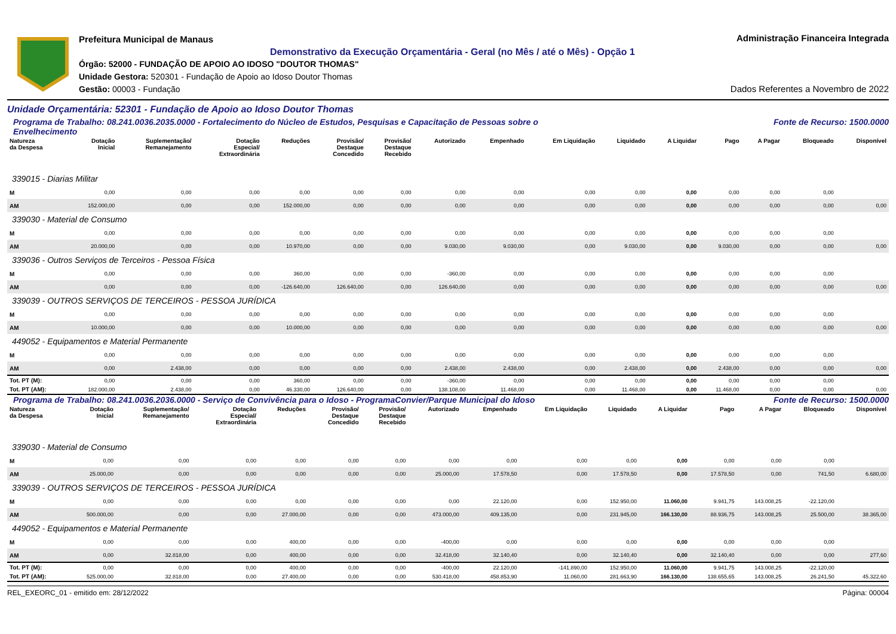Prefeitura Municipal de Manaus
Demonstrativo da Execução Orçamentária - Geral (no Mês / até o Mês) - Opção 1
Órgão: 52000 - FUNDAÇÃO DE APOIO AO IDOSO "DOUTOR THOMAS"
Unidade Gestora: 520301 - Fundação de Apoio ao Idoso Doutor Thomas
Gestão: 00003 - Fundação
Administração Financeira Integrada
Dados Referentes a Novembro de 2022
Unidade Orçamentária: 52301 - Fundação de Apoio ao Idoso Doutor Thomas
Programa de Trabalho: 08.241.0036.2035.0000 - Fortalecimento do Núcleo de Estudos, Pesquisas e Capacitação de Pessoas sobre o
Envelhecimento Fonte de Recurso: 1500.0000
| Natureza da Despesa | Dotação Inicial | Suplementação/ Remanejamento | Dotação Especial/ Extraordinária | Reduções | Provisão/ Destaque Concedido | Provisão/ Destaque Recebido | Autorizado | Empenhado | Em Liquidação | Liquidado | A Liquidar | Pago | A Pagar | Bloqueado | Disponível |
| --- | --- | --- | --- | --- | --- | --- | --- | --- | --- | --- | --- | --- | --- | --- | --- |
| 339015 - Diarias Militar | | | | | | | | | | | | | | | |
| M | 0,00 | 0,00 | 0,00 | 0,00 | 0,00 | 0,00 | 0,00 | 0,00 | 0,00 | 0,00 | 0,00 | 0,00 | 0,00 | 0,00 | |
| AM | 152.000,00 | 0,00 | 0,00 | 152.000,00 | 0,00 | 0,00 | 0,00 | 0,00 | 0,00 | 0,00 | 0,00 | 0,00 | 0,00 | 0,00 | 0,00 |
| 339030 - Material de Consumo | | | | | | | | | | | | | | | |
| M | 0,00 | 0,00 | 0,00 | 0,00 | 0,00 | 0,00 | 0,00 | 0,00 | 0,00 | 0,00 | 0,00 | 0,00 | 0,00 | 0,00 | |
| AM | 20.000,00 | 0,00 | 0,00 | 10.970,00 | 0,00 | 0,00 | 9.030,00 | 9.030,00 | 0,00 | 9.030,00 | 0,00 | 9.030,00 | 0,00 | 0,00 | 0,00 |
| 339036 - Outros Serviços de Terceiros - Pessoa Física | | | | | | | | | | | | | | | |
| M | 0,00 | 0,00 | 0,00 | 360,00 | 0,00 | 0,00 | -360,00 | 0,00 | 0,00 | 0,00 | 0,00 | 0,00 | 0,00 | 0,00 | |
| AM | 0,00 | 0,00 | 0,00 | -126.640,00 | 126.640,00 | 0,00 | 126.640,00 | 0,00 | 0,00 | 0,00 | 0,00 | 0,00 | 0,00 | 0,00 | 0,00 |
| 339039 - OUTROS SERVIÇOS DE TERCEIROS - PESSOA JURÍDICA | | | | | | | | | | | | | | | |
| M | 0,00 | 0,00 | 0,00 | 0,00 | 0,00 | 0,00 | 0,00 | 0,00 | 0,00 | 0,00 | 0,00 | 0,00 | 0,00 | 0,00 | |
| AM | 10.000,00 | 0,00 | 0,00 | 10.000,00 | 0,00 | 0,00 | 0,00 | 0,00 | 0,00 | 0,00 | 0,00 | 0,00 | 0,00 | 0,00 | 0,00 |
| 449052 - Equipamentos e Material Permanente | | | | | | | | | | | | | | | |
| M | 0,00 | 0,00 | 0,00 | 0,00 | 0,00 | 0,00 | 0,00 | 0,00 | 0,00 | 0,00 | 0,00 | 0,00 | 0,00 | 0,00 | |
| AM | 0,00 | 2.438,00 | 0,00 | 0,00 | 0,00 | 0,00 | 2.438,00 | 2.438,00 | 0,00 | 2.438,00 | 0,00 | 2.438,00 | 0,00 | 0,00 | 0,00 |
| Tot. PT (M): | 0,00 | 0,00 | 0,00 | 360,00 | 0,00 | 0,00 | -360,00 | 0,00 | 0,00 | 0,00 | 0,00 | 0,00 | 0,00 | 0,00 | |
| Tot. PT (AM): | 182.000,00 | 2.438,00 | 0,00 | 46.330,00 | 126.640,00 | 0,00 | 138.108,00 | 11.468,00 | 0,00 | 11.468,00 | 0,00 | 11.468,00 | 0,00 | 0,00 | 0,00 |
Programa de Trabalho: 08.241.0036.2036.0000 - Serviço de Convivência para o Idoso - ProgramaConvier/Parque Municipal do Idoso Fonte de Recurso: 1500.0000
| Natureza da Despesa | Dotação Inicial | Suplementação/ Remanejamento | Dotação Especial/ Extraordinária | Reduções | Provisão/ Destaque Concedido | Provisão/ Destaque Recebido | Autorizado | Empenhado | Em Liquidação | Liquidado | A Liquidar | Pago | A Pagar | Bloqueado | Disponível |
| --- | --- | --- | --- | --- | --- | --- | --- | --- | --- | --- | --- | --- | --- | --- | --- |
| 339030 - Material de Consumo | | | | | | | | | | | | | | | |
| M | 0,00 | 0,00 | 0,00 | 0,00 | 0,00 | 0,00 | 0,00 | 0,00 | 0,00 | 0,00 | 0,00 | 0,00 | 0,00 | 0,00 | |
| AM | 25.000,00 | 0,00 | 0,00 | 0,00 | 0,00 | 0,00 | 25.000,00 | 17.578,50 | 0,00 | 17.578,50 | 0,00 | 17.578,50 | 0,00 | 741,50 | 6.680,00 |
| 339039 - OUTROS SERVIÇOS DE TERCEIROS - PESSOA JURÍDICA | | | | | | | | | | | | | | | |
| M | 0,00 | 0,00 | 0,00 | 0,00 | 0,00 | 0,00 | 0,00 | 22.120,00 | 0,00 | 152.950,00 | 11.060,00 | 9.941,75 | 143.008,25 | -22.120,00 | |
| AM | 500.000,00 | 0,00 | 0,00 | 27.000,00 | 0,00 | 0,00 | 473.000,00 | 409.135,00 | 0,00 | 231.945,00 | 166.130,00 | 88.936,75 | 143.008,25 | 25.500,00 | 38.365,00 |
| 449052 - Equipamentos e Material Permanente | | | | | | | | | | | | | | | |
| M | 0,00 | 0,00 | 0,00 | 400,00 | 0,00 | 0,00 | -400,00 | 0,00 | 0,00 | 0,00 | 0,00 | 0,00 | 0,00 | 0,00 | |
| AM | 0,00 | 32.818,00 | 0,00 | 400,00 | 0,00 | 0,00 | 32.418,00 | 32.140,40 | 0,00 | 32.140,40 | 0,00 | 32.140,40 | 0,00 | 0,00 | 277,60 |
| Tot. PT (M): | 0,00 | 0,00 | 0,00 | 400,00 | 0,00 | 0,00 | -400,00 | 22.120,00 | -141.890,00 | 152.950,00 | 11.060,00 | 9.941,75 | 143.008,25 | -22.120,00 | |
| Tot. PT (AM): | 525.000,00 | 32.818,00 | 0,00 | 27.400,00 | 0,00 | 0,00 | 530.418,00 | 458.853,90 | 11.060,00 | 281.663,90 | 166.130,00 | 138.655,65 | 143.008,25 | 26.241,50 | 45.322,60 |
REL_EXEORC_01 - emitido em: 28/12/2022 Página: 00004